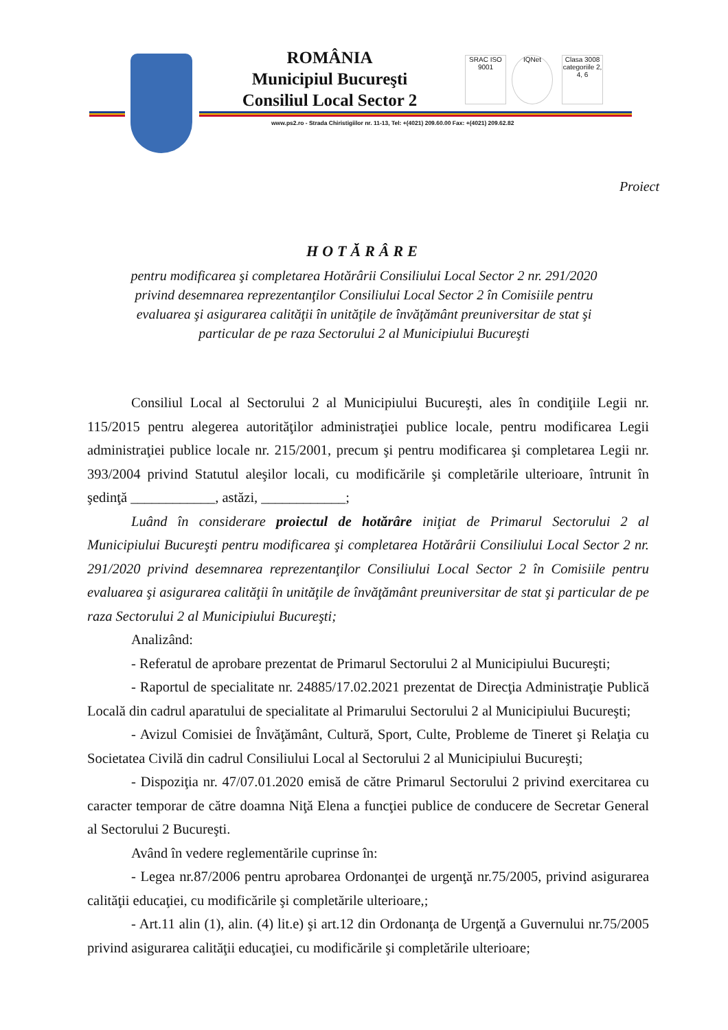ROMÂNIA
Municipiul Bucureşti
Consiliul Local Sector 2
SRAC ISO 9001
IQNet
Clasa 3008 categoriile 2, 4, 6
www.ps2.ro - Strada Chiristigiilor nr. 11-13, Tel: +(4021) 209.60.00 Fax: +(4021) 209.62.82
Proiect
HOTĂRÂRE
pentru modificarea şi completarea Hotărârii Consiliului Local Sector 2 nr. 291/2020 privind desemnarea reprezentanţilor Consiliului Local Sector 2 în Comisiile pentru evaluarea şi asigurarea calităţii în unităţile de învăţământ preuniversitar de stat şi particular de pe raza Sectorului 2 al Municipiului Bucureşti
Consiliul Local al Sectorului 2 al Municipiului Bucureşti, ales în condiţiile Legii nr. 115/2015 pentru alegerea autorităţilor administraţiei publice locale, pentru modificarea Legii administraţiei publice locale nr. 215/2001, precum şi pentru modificarea şi completarea Legii nr. 393/2004 privind Statutul aleşilor locali, cu modificările şi completările ulterioare, întrunit în şedinţă ____________, astăzi, ____________;
Luând în considerare proiectul de hotărâre iniţiat de Primarul Sectorului 2 al Municipiului Bucureşti pentru modificarea şi completarea Hotărârii Consiliului Local Sector 2 nr. 291/2020 privind desemnarea reprezentanţilor Consiliului Local Sector 2 în Comisiile pentru evaluarea şi asigurarea calităţii în unităţile de învăţământ preuniversitar de stat şi particular de pe raza Sectorului 2 al Municipiului Bucureşti;
Analizând:
- Referatul de aprobare prezentat de Primarul Sectorului 2 al Municipiului Bucureşti;
- Raportul de specialitate nr. 24885/17.02.2021 prezentat de Direcţia Administraţie Publică Locală din cadrul aparatului de specialitate al Primarului Sectorului 2 al Municipiului Bucureşti;
- Avizul Comisiei de Învăţământ, Cultură, Sport, Culte, Probleme de Tineret şi Relaţia cu Societatea Civilă din cadrul Consiliului Local al Sectorului 2 al Municipiului Bucureşti;
- Dispoziţia nr. 47/07.01.2020 emisă de către Primarul Sectorului 2 privind exercitarea cu caracter temporar de către doamna Niţă Elena a funcţiei publice de conducere de Secretar General al Sectorului 2 Bucureşti.
Având în vedere reglementările cuprinse în:
- Legea nr.87/2006 pentru aprobarea Ordonanţei de urgenţă nr.75/2005, privind asigurarea calităţii educaţiei, cu modificările şi completările ulterioare,;
- Art.11 alin (1), alin. (4) lit.e) şi art.12 din Ordonanţa de Urgenţă a Guvernului nr.75/2005 privind asigurarea calităţii educaţiei, cu modificările şi completările ulterioare;